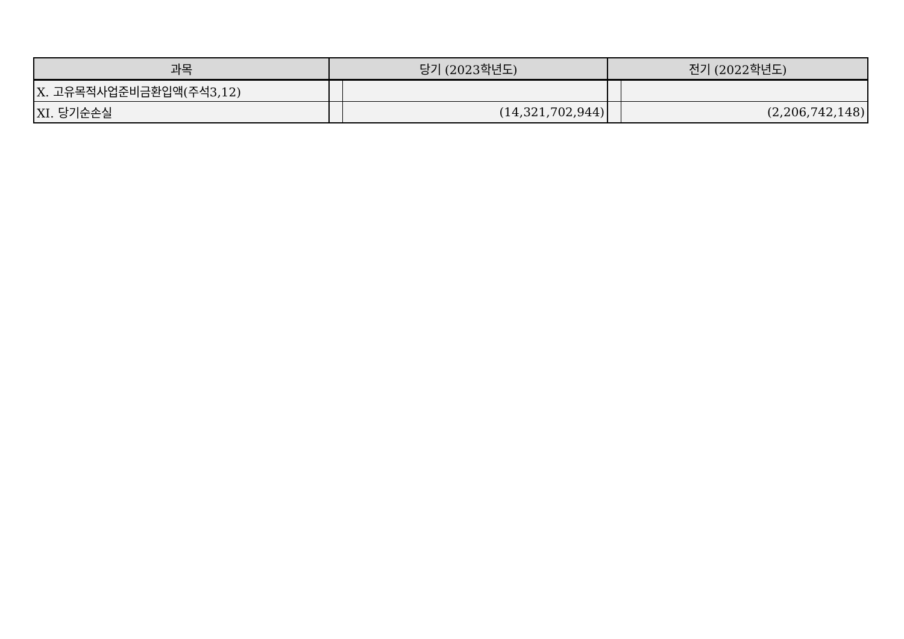| 과목 | 당기 (2023학년도) | | 전기 (2022학년도) | |
| --- | --- | --- | --- | --- |
| Ⅹ. 고유목적사업준비금환입액(주석3,12) | | | | |
| XI. 당기순손실 | | (14,321,702,944) | | (2,206,742,148) |